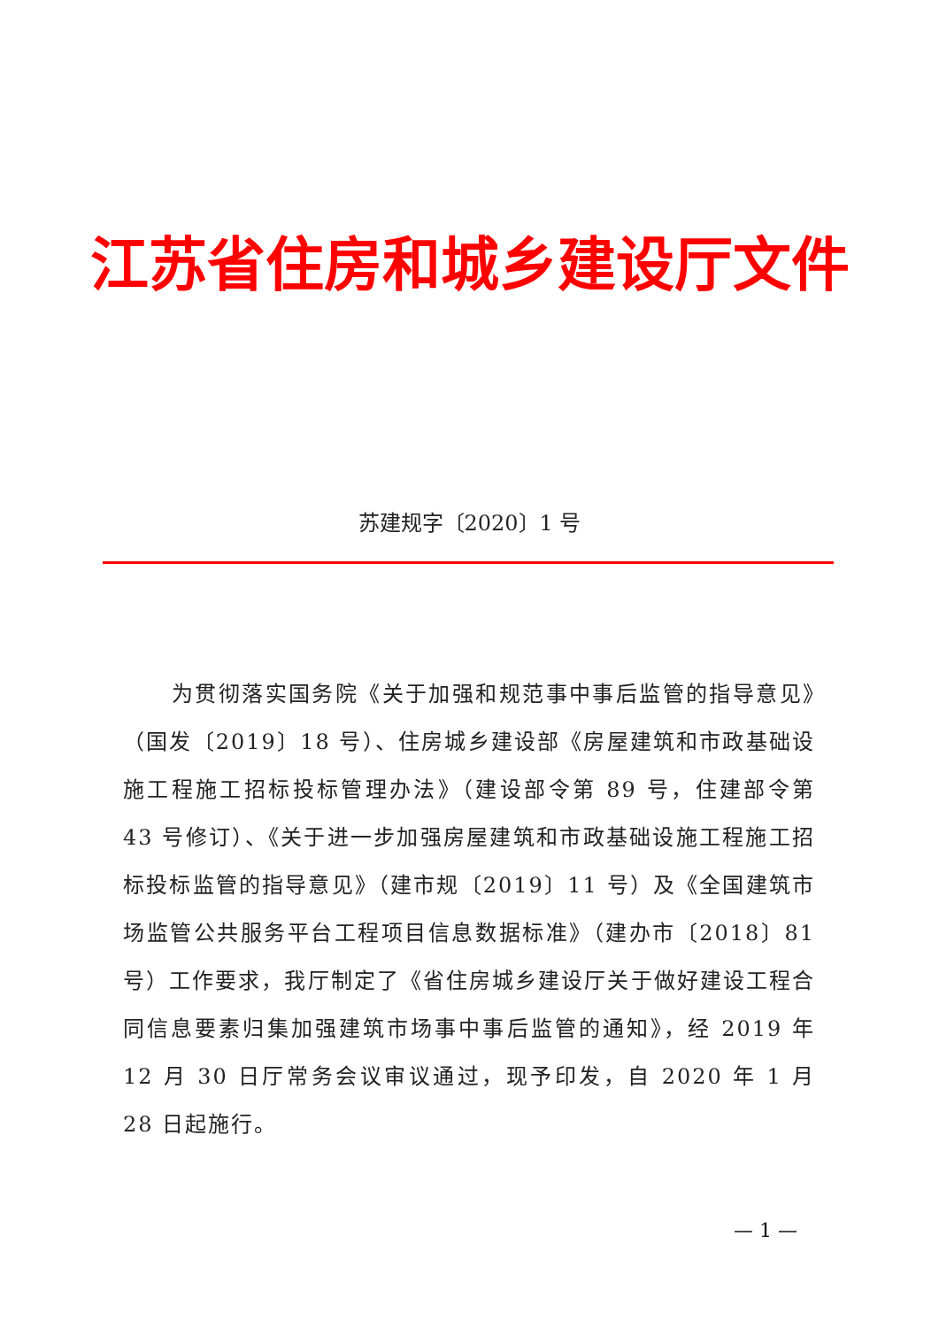江苏省住房和城乡建设厅文件
苏建规字〔2020〕1 号
为贯彻落实国务院《关于加强和规范事中事后监管的指导意见》（国发〔2019〕18 号）、住房城乡建设部《房屋建筑和市政基础设施工程施工招标投标管理办法》（建设部令第 89 号，住建部令第 43 号修订）、《关于进一步加强房屋建筑和市政基础设施工程施工招标投标监管的指导意见》（建市规〔2019〕11 号）及《全国建筑市场监管公共服务平台工程项目信息数据标准》（建办市〔2018〕81 号）工作要求，我厅制定了《省住房城乡建设厅关于做好建设工程合同信息要素归集加强建筑市场事中事后监管的通知》，经 2019 年 12 月 30 日厅常务会议审议通过，现予印发，自 2020 年 1 月 28 日起施行。
— 1 —